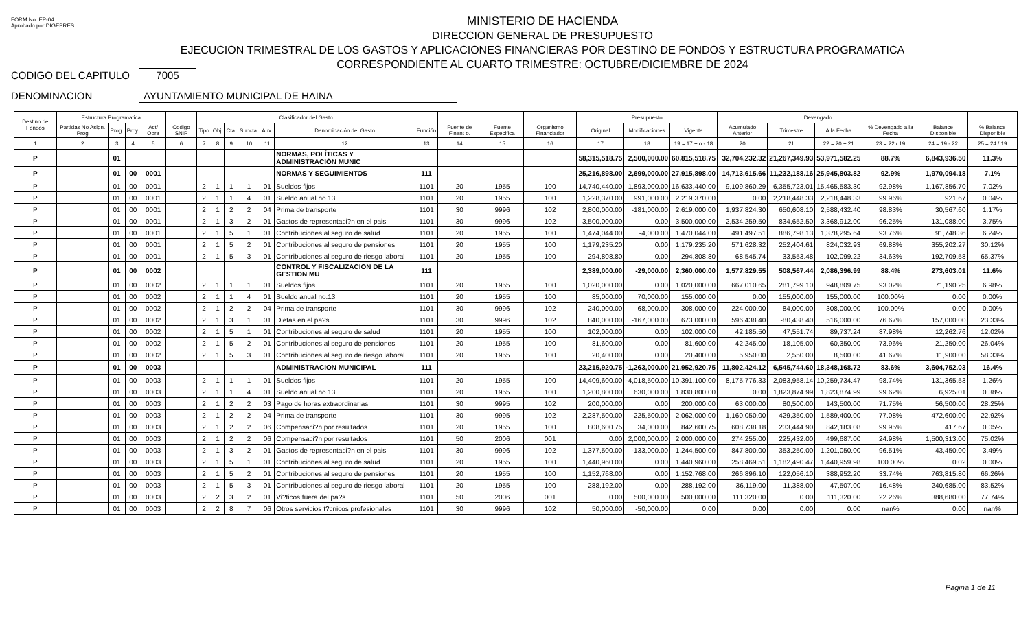FORM No. EP-04
Aprobado por DIGEPRES
MINISTERIO DE HACIENDA
DIRECCION GENERAL DE PRESUPUESTO
EJECUCION TRIMESTRAL DE LOS GASTOS Y APLICACIONES FINANCIERAS POR DESTINO DE FONDOS Y ESTRUCTURA PROGRAMATICA
CORRESPONDIENTE AL CUARTO TRIMESTRE: OCTUBRE/DICIEMBRE DE 2024
CODIGO DEL CAPITULO 7005
DENOMINACION AYUNTAMIENTO MUNICIPAL DE HAINA
| Destino de Fondos | Estructura Programatica | | | | | Clasificador del Gasto | | | | | | | | | | Presupuesto | | | Devengado | | | | | |
| --- | --- | --- | --- | --- | --- | --- | --- | --- | --- | --- | --- | --- | --- | --- | --- | --- | --- | --- | --- | --- | --- | --- | --- | --- |
| | Partidas No Asign. Prog | Prog. | Proy. | Act/ Obra | Codigo SNIP | Tipo | Obj. | Cta. | Subcta. | Aux. | Denominación del Gasto | Función | Fuente de Finant o. | Fuente Especifica | Organismo Financiador | Original | Modificaciones | Vigente | Acumulado Anterior | Trimestre | A la Fecha | % Devengado a la Fecha | Balance Disponible | % Balance Disponible |
| 1 | 2 | 3 | 4 | 5 | 6 | 7 | 8 | 9 | 10 | 11 | 12 | 13 | 14 | 15 | 16 | 17 | 18 | 19 = 17 + o - 18 | 20 | 21 | 22 = 20 + 21 | 23 = 22 / 19 | 24 = 19 - 22 | 25 = 24 / 19 |
| P | | 01 | | | | | | | | | NORMAS, POLÍTICAS Y ADMINISTRACIÓN MUNIC | | | | | 58,315,518.75 | 2,500,000.00 | 60,815,518.75 | 32,704,232.32 | 21,267,349.93 | 53,971,582.25 | 88.7% | 6,843,936.50 | 11.3% |
| P | | 01 | 00 | 0001 | | | | | | | NORMAS Y SEGUIMIENTOS | 111 | | | | 25,216,898.00 | 2,699,000.00 | 27,915,898.00 | 14,713,615.66 | 11,232,188.16 | 25,945,803.82 | 92.9% | 1,970,094.18 | 7.1% |
| P | | 01 | 00 | 0001 | | 2 | 1 | 1 | 1 | 01 | Sueldos fijos | 1101 | 20 | 1955 | 100 | 14,740,440.00 | 1,893,000.00 | 16,633,440.00 | 9,109,860.29 | 6,355,723.01 | 15,465,583.30 | 92.98% | 1,167,856.70 | 7.02% |
| P | | 01 | 00 | 0001 | | 2 | 1 | 1 | 4 | 01 | Sueldo anual no.13 | 1101 | 20 | 1955 | 100 | 1,228,370.00 | 991,000.00 | 2,219,370.00 | 0.00 | 2,218,448.33 | 2,218,448.33 | 99.96% | 921.67 | 0.04% |
| P | | 01 | 00 | 0001 | | 2 | 1 | 2 | 2 | 04 | Prima de transporte | 1101 | 30 | 9996 | 102 | 2,800,000.00 | -181,000.00 | 2,619,000.00 | 1,937,824.30 | 650,608.10 | 2,588,432.40 | 98.83% | 30,567.60 | 1.17% |
| P | | 01 | 00 | 0001 | | 2 | 1 | 3 | 2 | 01 | Gastos de representaci?n en el pais | 1101 | 30 | 9996 | 102 | 3,500,000.00 | 0.00 | 3,500,000.00 | 2,534,259.50 | 834,652.50 | 3,368,912.00 | 96.25% | 131,088.00 | 3.75% |
| P | | 01 | 00 | 0001 | | 2 | 1 | 5 | 1 | 01 | Contribuciones al seguro de salud | 1101 | 20 | 1955 | 100 | 1,474,044.00 | -4,000.00 | 1,470,044.00 | 491,497.51 | 886,798.13 | 1,378,295.64 | 93.76% | 91,748.36 | 6.24% |
| P | | 01 | 00 | 0001 | | 2 | 1 | 5 | 2 | 01 | Contribuciones al seguro de pensiones | 1101 | 20 | 1955 | 100 | 1,179,235.20 | 0.00 | 1,179,235.20 | 571,628.32 | 252,404.61 | 824,032.93 | 69.88% | 355,202.27 | 30.12% |
| P | | 01 | 00 | 0001 | | 2 | 1 | 5 | 3 | 01 | Contribuciones al seguro de riesgo laboral | 1101 | 20 | 1955 | 100 | 294,808.80 | 0.00 | 294,808.80 | 68,545.74 | 33,553.48 | 102,099.22 | 34.63% | 192,709.58 | 65.37% |
| P | | 01 | 00 | 0002 | | | | | | | CONTROL Y FISCALIZACION DE LA GESTION MU | 111 | | | | 2,389,000.00 | -29,000.00 | 2,360,000.00 | 1,577,829.55 | 508,567.44 | 2,086,396.99 | 88.4% | 273,603.01 | 11.6% |
| P | | 01 | 00 | 0002 | | 2 | 1 | 1 | 1 | 01 | Sueldos fijos | 1101 | 20 | 1955 | 100 | 1,020,000.00 | 0.00 | 1,020,000.00 | 667,010.65 | 281,799.10 | 948,809.75 | 93.02% | 71,190.25 | 6.98% |
| P | | 01 | 00 | 0002 | | 2 | 1 | 1 | 4 | 01 | Sueldo anual no.13 | 1101 | 20 | 1955 | 100 | 85,000.00 | 70,000.00 | 155,000.00 | 0.00 | 155,000.00 | 155,000.00 | 100.00% | 0.00 | 0.00% |
| P | | 01 | 00 | 0002 | | 2 | 1 | 2 | 2 | 04 | Prima de transporte | 1101 | 30 | 9996 | 102 | 240,000.00 | 68,000.00 | 308,000.00 | 224,000.00 | 84,000.00 | 308,000.00 | 100.00% | 0.00 | 0.00% |
| P | | 01 | 00 | 0002 | | 2 | 1 | 3 | 1 | 01 | Dietas en el pa?s | 1101 | 30 | 9996 | 102 | 840,000.00 | -167,000.00 | 673,000.00 | 596,438.40 | -80,438.40 | 516,000.00 | 76.67% | 157,000.00 | 23.33% |
| P | | 01 | 00 | 0002 | | 2 | 1 | 5 | 1 | 01 | Contribuciones al seguro de salud | 1101 | 20 | 1955 | 100 | 102,000.00 | 0.00 | 102,000.00 | 42,185.50 | 47,551.74 | 89,737.24 | 87.98% | 12,262.76 | 12.02% |
| P | | 01 | 00 | 0002 | | 2 | 1 | 5 | 2 | 01 | Contribuciones al seguro de pensiones | 1101 | 20 | 1955 | 100 | 81,600.00 | 0.00 | 81,600.00 | 42,245.00 | 18,105.00 | 60,350.00 | 73.96% | 21,250.00 | 26.04% |
| P | | 01 | 00 | 0002 | | 2 | 1 | 5 | 3 | 01 | Contribuciones al seguro de riesgo laboral | 1101 | 20 | 1955 | 100 | 20,400.00 | 0.00 | 20,400.00 | 5,950.00 | 2,550.00 | 8,500.00 | 41.67% | 11,900.00 | 58.33% |
| P | | 01 | 00 | 0003 | | | | | | | ADMINISTRACION MUNICIPAL | 111 | | | | 23,215,920.75 | -1,263,000.00 | 21,952,920.75 | 11,802,424.12 | 6,545,744.60 | 18,348,168.72 | 83.6% | 3,604,752.03 | 16.4% |
| P | | 01 | 00 | 0003 | | 2 | 1 | 1 | 1 | 01 | Sueldos fijos | 1101 | 20 | 1955 | 100 | 14,409,600.00 | -4,018,500.00 | 10,391,100.00 | 8,175,776.33 | 2,083,958.14 | 10,259,734.47 | 98.74% | 131,365.53 | 1.26% |
| P | | 01 | 00 | 0003 | | 2 | 1 | 1 | 4 | 01 | Sueldo anual no.13 | 1101 | 20 | 1955 | 100 | 1,200,800.00 | 630,000.00 | 1,830,800.00 | 0.00 | 1,823,874.99 | 1,823,874.99 | 99.62% | 6,925.01 | 0.38% |
| P | | 01 | 00 | 0003 | | 2 | 1 | 2 | 2 | 03 | Pago de horas extraordinarias | 1101 | 30 | 9995 | 102 | 200,000.00 | 0.00 | 200,000.00 | 63,000.00 | 80,500.00 | 143,500.00 | 71.75% | 56,500.00 | 28.25% |
| P | | 01 | 00 | 0003 | | 2 | 1 | 2 | 2 | 04 | Prima de transporte | 1101 | 30 | 9995 | 102 | 2,287,500.00 | -225,500.00 | 2,062,000.00 | 1,160,050.00 | 429,350.00 | 1,589,400.00 | 77.08% | 472,600.00 | 22.92% |
| P | | 01 | 00 | 0003 | | 2 | 1 | 2 | 2 | 06 | Compensaci?n por resultados | 1101 | 20 | 1955 | 100 | 808,600.75 | 34,000.00 | 842,600.75 | 608,738.18 | 233,444.90 | 842,183.08 | 99.95% | 417.67 | 0.05% |
| P | | 01 | 00 | 0003 | | 2 | 1 | 2 | 2 | 06 | Compensaci?n por resultados | 1101 | 50 | 2006 | 001 | 0.00 | 2,000,000.00 | 2,000,000.00 | 274,255.00 | 225,432.00 | 499,687.00 | 24.98% | 1,500,313.00 | 75.02% |
| P | | 01 | 00 | 0003 | | 2 | 1 | 3 | 2 | 01 | Gastos de representaci?n en el pais | 1101 | 30 | 9996 | 102 | 1,377,500.00 | -133,000.00 | 1,244,500.00 | 847,800.00 | 353,250.00 | 1,201,050.00 | 96.51% | 43,450.00 | 3.49% |
| P | | 01 | 00 | 0003 | | 2 | 1 | 5 | 1 | 01 | Contribuciones al seguro de salud | 1101 | 20 | 1955 | 100 | 1,440,960.00 | 0.00 | 1,440,960.00 | 258,469.51 | 1,182,490.47 | 1,440,959.98 | 100.00% | 0.02 | 0.00% |
| P | | 01 | 00 | 0003 | | 2 | 1 | 5 | 2 | 01 | Contribuciones al seguro de pensiones | 1101 | 20 | 1955 | 100 | 1,152,768.00 | 0.00 | 1,152,768.00 | 266,896.10 | 122,056.10 | 388,952.20 | 33.74% | 763,815.80 | 66.26% |
| P | | 01 | 00 | 0003 | | 2 | 1 | 5 | 3 | 01 | Contribuciones al seguro de riesgo laboral | 1101 | 20 | 1955 | 100 | 288,192.00 | 0.00 | 288,192.00 | 36,119.00 | 11,388.00 | 47,507.00 | 16.48% | 240,685.00 | 83.52% |
| P | | 01 | 00 | 0003 | | 2 | 2 | 3 | 2 | 01 | Vi?ticos fuera del pa?s | 1101 | 50 | 2006 | 001 | 0.00 | 500,000.00 | 500,000.00 | 111,320.00 | 0.00 | 111,320.00 | 22.26% | 388,680.00 | 77.74% |
| P | | 01 | 00 | 0003 | | 2 | 2 | 8 | 7 | 06 | Otros servicios t?cnicos profesionales | 1101 | 30 | 9996 | 102 | 50,000.00 | -50,000.00 | 0.00 | 0.00 | 0.00 | 0.00 | nan% | 0.00 | nan% |
Pagina 1 de 11